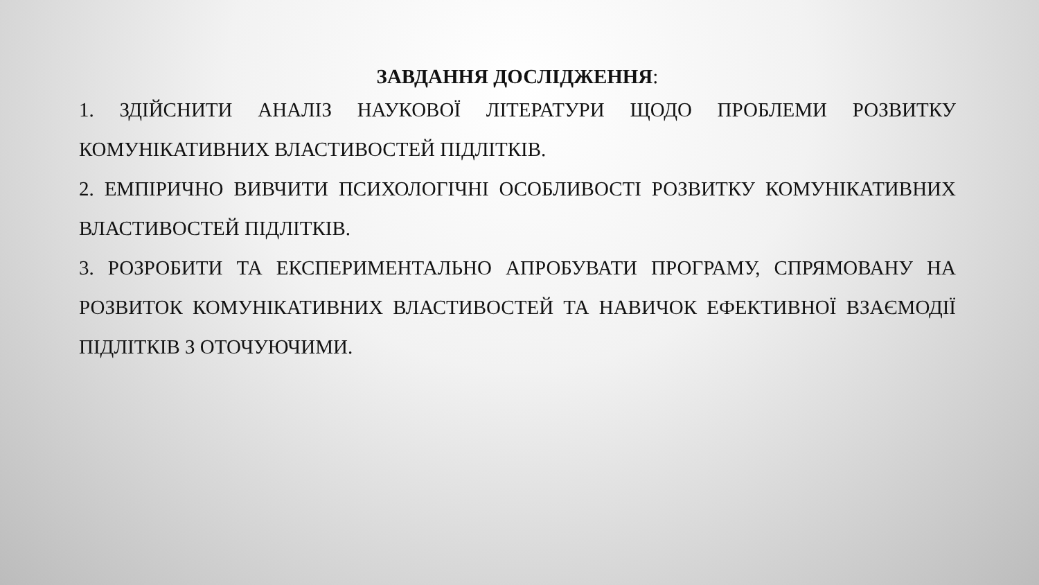ЗАВДАННЯ ДОСЛІДЖЕННЯ:
1. ЗДІЙСНИТИ АНАЛІЗ НАУКОВОЇ ЛІТЕРАТУРИ ЩОДО ПРОБЛЕМИ РОЗВИТКУ КОМУНІКАТИВНИХ ВЛАСТИВОСТЕЙ ПІДЛІТКІВ.
2. ЕМПІРИЧНО ВИВЧИТИ ПСИХОЛОГІЧНІ ОСОБЛИВОСТІ РОЗВИТКУ КОМУНІКАТИВНИХ ВЛАСТИВОСТЕЙ ПІДЛІТКІВ.
3. РОЗРОБИТИ ТА ЕКСПЕРИМЕНТАЛЬНО АПРОБУВАТИ ПРОГРАМУ, СПРЯМОВАНУ НА РОЗВИТОК КОМУНІКАТИВНИХ ВЛАСТИВОСТЕЙ ТА НАВИЧОК ЕФЕКТИВНОЇ ВЗАЄМОДІЇ ПІДЛІТКІВ З ОТОЧУЮЧИМИ.